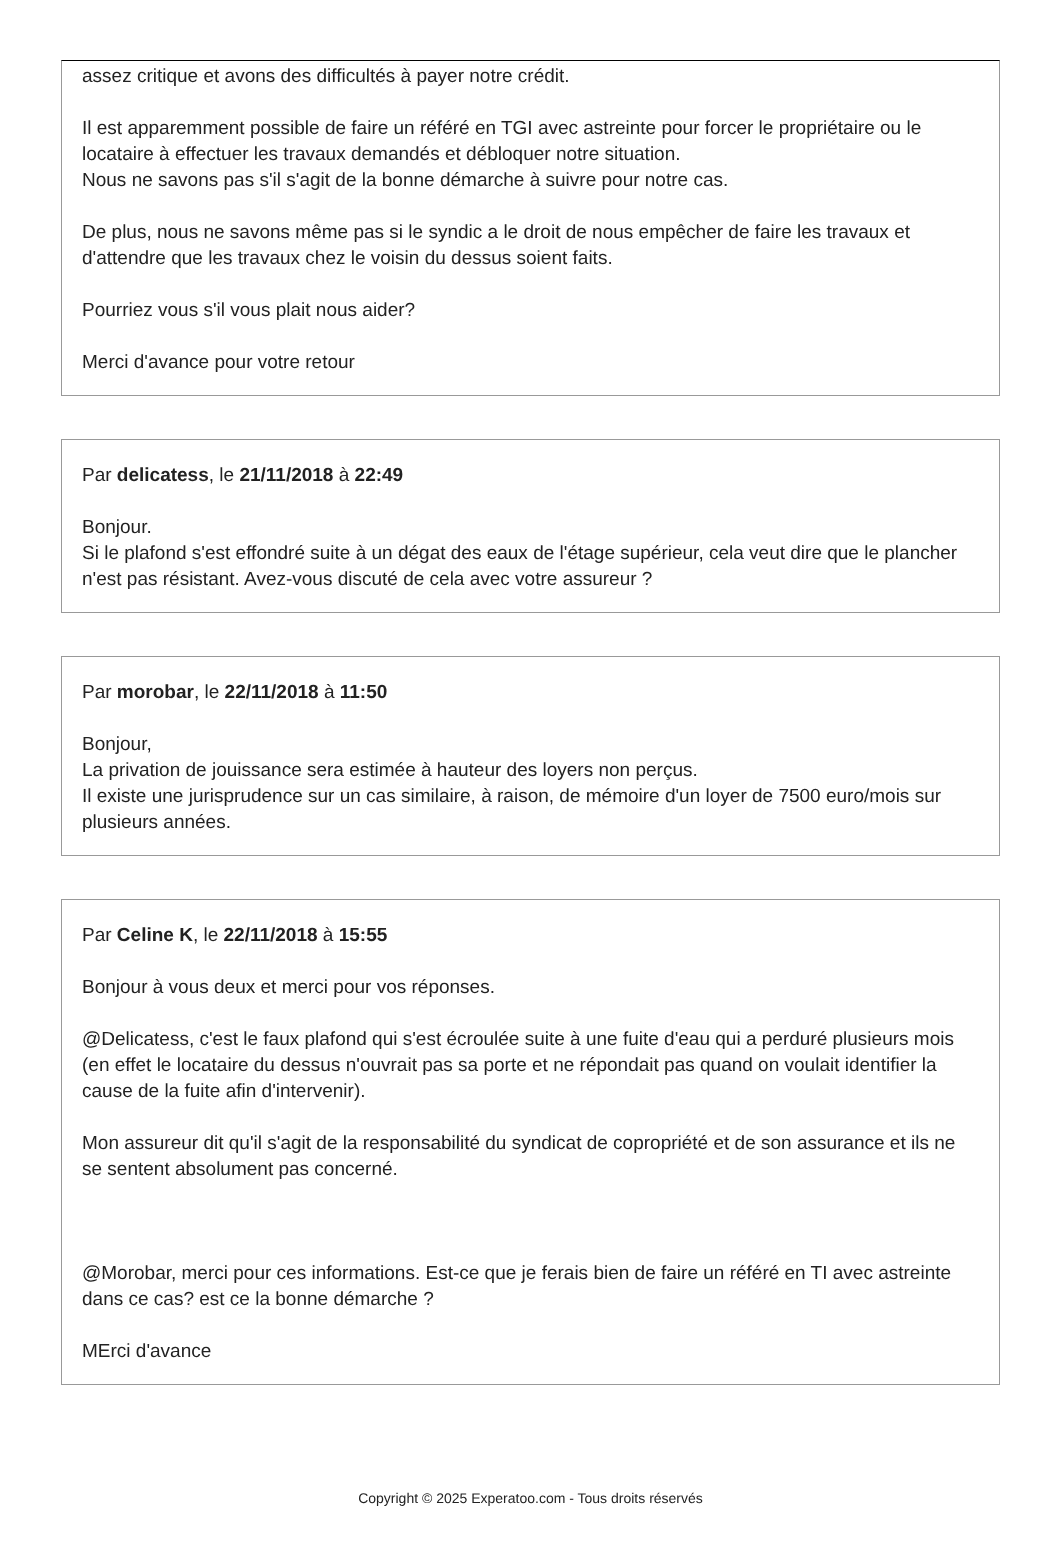assez critique et avons des difficultés à payer notre crédit.
Il est apparemment possible de faire un référé en TGI avec astreinte pour forcer le propriétaire ou le locataire à effectuer les travaux demandés et débloquer notre situation.
Nous ne savons pas s'il s'agit de la bonne démarche à suivre pour notre cas.
De plus, nous ne savons même pas si le syndic a le droit de nous empêcher de faire les travaux et d'attendre que les travaux chez le voisin du dessus soient faits.
Pourriez vous s'il vous plait nous aider?
Merci d'avance pour votre retour
Par delicatess, le 21/11/2018 à 22:49
Bonjour.
Si le plafond s'est effondré suite à un dégat des eaux de l'étage supérieur, cela veut dire que le plancher n'est pas résistant. Avez-vous discuté de cela avec votre assureur ?
Par morobar, le 22/11/2018 à 11:50
Bonjour,
La privation de jouissance sera estimée à hauteur des loyers non perçus.
Il existe une jurisprudence sur un cas similaire, à raison, de mémoire d'un loyer de 7500 euro/mois sur plusieurs années.
Par Celine K, le 22/11/2018 à 15:55
Bonjour à vous deux et merci pour vos réponses.
@Delicatess, c'est le faux plafond qui s'est écroulée suite à une fuite d'eau qui a perduré plusieurs mois (en effet le locataire du dessus n'ouvrait pas sa porte et ne répondait pas quand on voulait identifier la cause de la fuite afin d'intervenir).
Mon assureur dit qu'il s'agit de la responsabilité du syndicat de copropriété et de son assurance et ils ne se sentent absolument pas concerné.
@Morobar, merci pour ces informations. Est-ce que je ferais bien de faire un référé en TI avec astreinte dans ce cas? est ce la bonne démarche ?
MErci d'avance
Copyright © 2025 Experatoo.com - Tous droits réservés